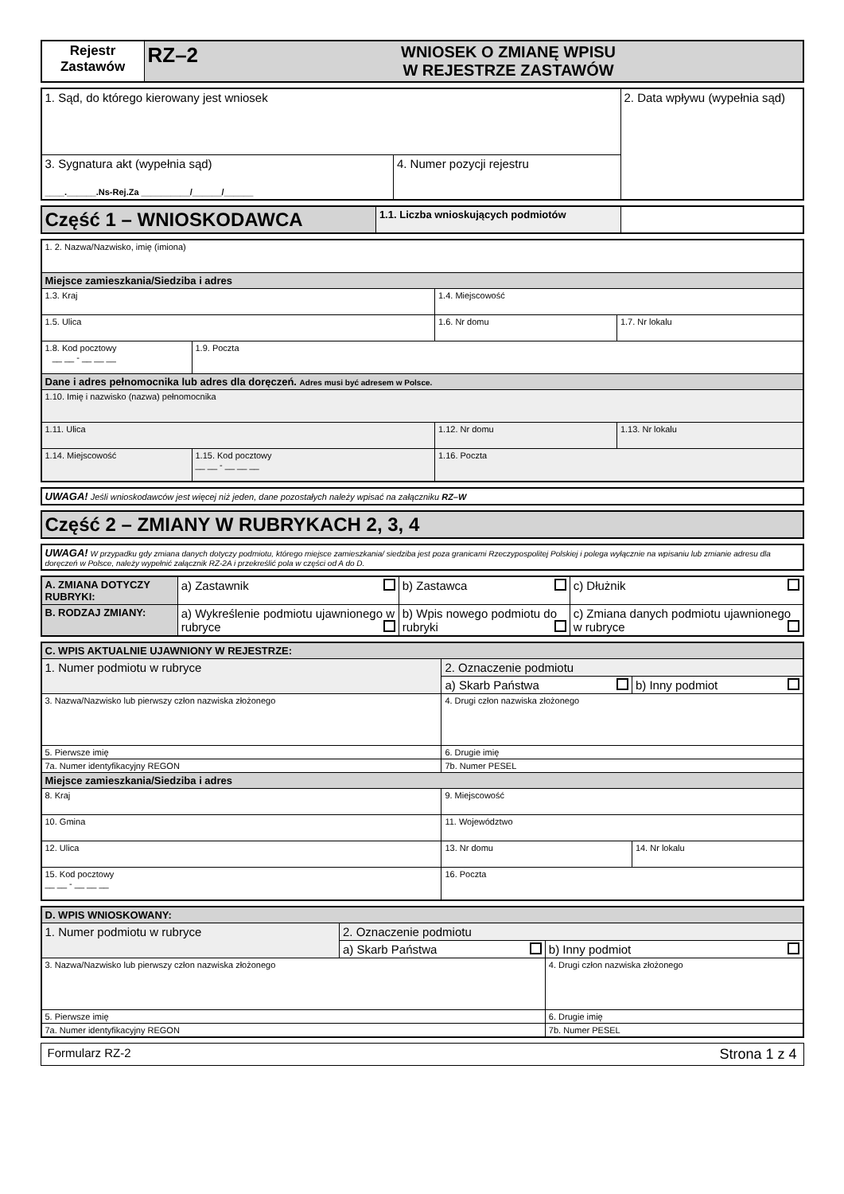| Rejestr Zastawów | RZ–2 | WNIOSEK O ZMIANĘ WPISU W REJESTRZE ZASTAWÓW |
| 1. Sąd, do którego kierowany jest wniosek | | 2. Data wpływu (wypełnia sąd) |
| 3. Sygnatura akt (wypełnia sąd) ____.______.Ns-Rej.Za __________/______/______ | 4. Numer pozycji rejestru | |
| Część 1 – WNIOSKODAWCA | 1.1. Liczba wnioskujących podmiotów | |
| 1. 2. Nazwa/Nazwisko, imię (imiona) | | | |
| Miejsce zamieszkania/Siedziba i adres | | | |
| 1.3. Kraj | | 1.4. Miejscowość | |
| 1.5. Ulica | | 1.6. Nr domu | 1.7. Nr lokalu |
| 1.8. Kod pocztowy __ __ - __ __ __ | 1.9. Poczta | | |
| Dane i adres pełnomocnika lub adres dla doręczeń. Adres musi być adresem w Polsce. | | | |
| 1.10. Imię i nazwisko (nazwa) pełnomocnika | | | |
| 1.11. Ulica | | 1.12. Nr domu | 1.13. Nr lokalu |
| 1.14. Miejscowość | 1.15. Kod pocztowy __ __ - __ __ __ | 1.16. Poczta | |
| UWAGA! Jeśli wnioskodawców jest więcej niż jeden, dane pozostałych należy wpisać na załączniku RZ–W |
| Część 2 – ZMIANY W RUBRYKACH 2, 3, 4 |
| UWAGA! W przypadku gdy zmiana danych dotyczy podmiotu, którego miejsce zamieszkania/ siedziba jest poza granicami Rzeczypospolitej Polskiej i polega wyłącznie na wpisaniu lub zmianie adresu dla doręczeń w Polsce, należy wypełnić załącznik RZ-2A i przekreślić pola w części od A do D. |
| A. ZMIANA DOTYCZY RUBRYKI: | a) Zastawnik | b) Zastawca | c) Dłużnik |
| B. RODZAJ ZMIANY: | a) Wykreślenie podmiotu ujawnionego w rubryce | b) Wpis nowego podmiotu do rubryki | c) Zmiana danych podmiotu ujawnionego w rubryce |
| C. WPIS AKTUALNIE UJAWNIONY W REJESTRZE: | | | |
| 1. Numer podmiotu w rubryce | 2. Oznaczenie podmiotu | | |
| | a) Skarb Państwa | | b) Inny podmiot |
| 3. Nazwa/Nazwisko lub pierwszy człon nazwiska złożonego | | 4. Drugi człon nazwiska złożonego | |
| 5. Pierwsze imię | | 6. Drugie imię | |
| 7a. Numer identyfikacyjny REGON | | 7b. Numer PESEL | |
| Miejsce zamieszkania/Siedziba i adres | | | |
| 8. Kraj | | 9. Miejscowość | |
| 10. Gmina | | 11. Województwo | |
| 12. Ulica | | 13. Nr domu | 14. Nr lokalu |
| 15. Kod pocztowy __ __ - __ __ __ | 16. Poczta | | |
| D. WPIS WNIOSKOWANY: | | |
| 1. Numer podmiotu w rubryce | 2. Oznaczenie podmiotu | |
| | a) Skarb Państwa | b) Inny podmiot |
| 3. Nazwa/Nazwisko lub pierwszy człon nazwiska złożonego | | 4. Drugi człon nazwiska złożonego |
| 5. Pierwsze imię | | 6. Drugie imię |
| 7a. Numer identyfikacyjny REGON | | 7b. Numer PESEL |
Formularz RZ-2 Strona 1 z 4